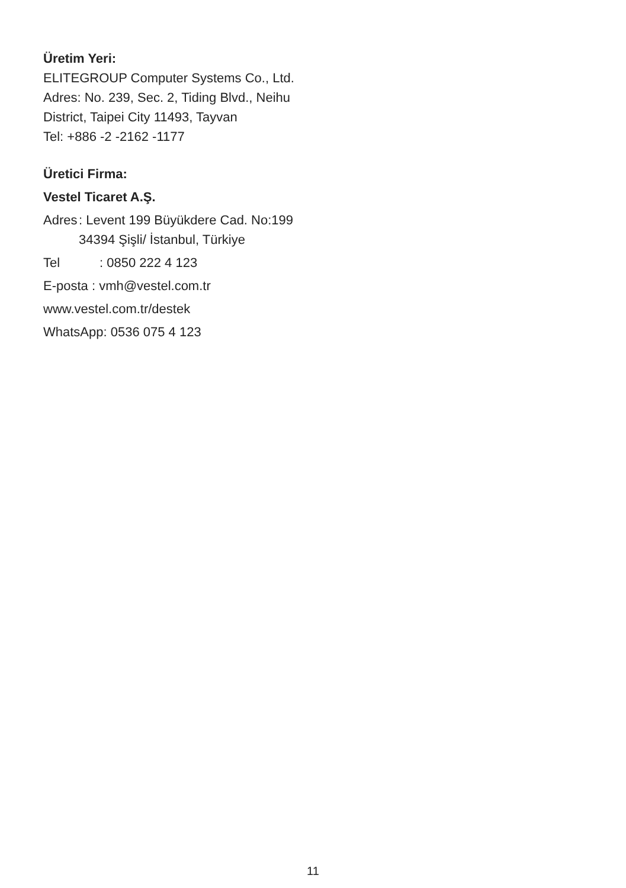Üretim Yeri:
ELITEGROUP Computer Systems Co., Ltd.
Adres: No. 239, Sec. 2, Tiding Blvd., Neihu District, Taipei City 11493, Tayvan
Tel: +886 -2 -2162 -1177
Üretici Firma:
Vestel Ticaret A.Ş.
Adres: Levent 199 Büyükdere Cad. No:199 34394 Şişli/ İstanbul, Türkiye
Tel: 0850 222 4 123
E-posta : vmh@vestel.com.tr
www.vestel.com.tr/destek
WhatsApp: 0536 075 4 123
11